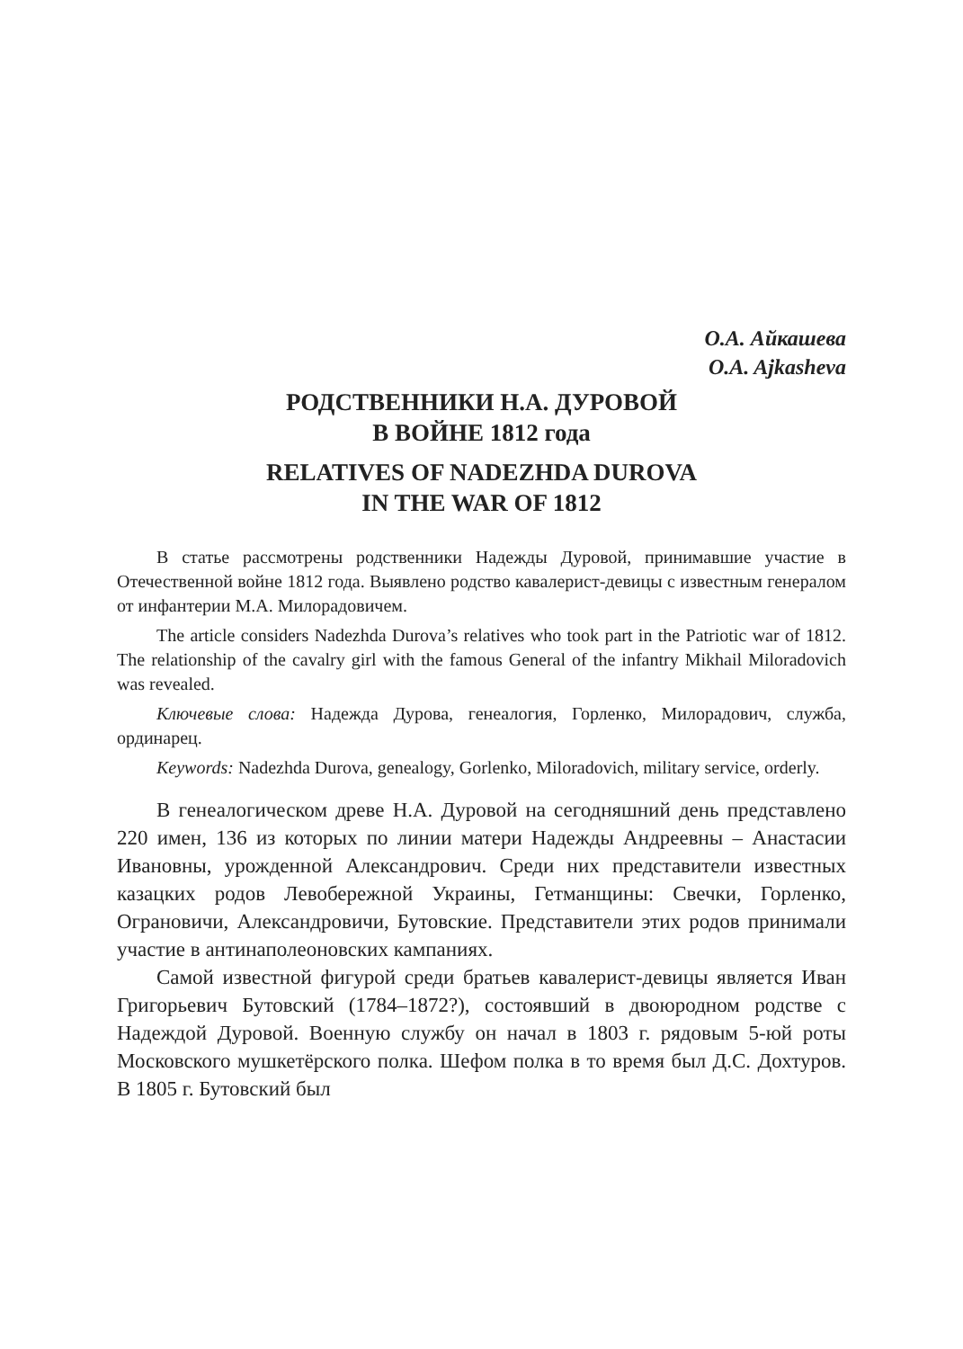О.А. Айкашева
O.A. Ajkasheva
РОДСТВЕННИКИ Н.А. ДУРОВОЙ
В ВОЙНЕ 1812 года
RELATIVES OF NADEZHDA DUROVA
IN THE WAR OF 1812
В статье рассмотрены родственники Надежды Дуровой, принимавшие участие в Отечественной войне 1812 года. Выявлено родство кавалерист-девицы с известным генералом от инфантерии М.А. Милорадовичем.
The article considers Nadezhda Durova’s relatives who took part in the Patriotic war of 1812. The relationship of the cavalry girl with the famous General of the infantry Mikhail Miloradovich was revealed.
Ключевые слова: Надежда Дурова, генеалогия, Горленко, Милорадович, служба, ординарец.
Keywords: Nadezhda Durova, genealogy, Gorlenko, Miloradovich, military service, orderly.
В генеалогическом древе Н.А. Дуровой на сегодняшний день представлено 220 имен, 136 из которых по линии матери Надежды Андреевны – Анастасии Ивановны, урожденной Александрович. Среди них представители известных казацких родов Левобережной Украины, Гетманщины: Свечки, Горленко, Ограновичи, Александровичи, Бутовские. Представители этих родов принимали участие в антинаполеоновских кампаниях.
Самой известной фигурой среди братьев кавалерист-девицы является Иван Григорьевич Бутовский (1784–1872?), состоявший в двоюродном родстве с Надеждой Дуровой. Военную службу он начал в 1803 г. рядовым 5-юй роты Московского мушкетёрского полка. Шефом полка в то время был Д.С. Дохтуров. В 1805 г. Бутовский был